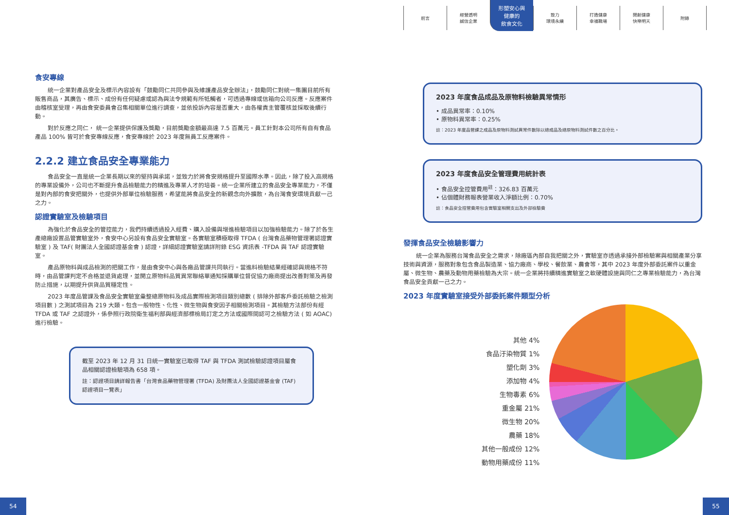前言 經營透明
誠信企業
形塑安心與
健康的
飲食文化
致力
環境永續
打造健康
幸福職場
開創健康
快樂明天
附錄
食安專線
統一企業對產品安全及標示內容設有「鼓勵同仁共同參與及維護產品安全辦法」，鼓勵同仁對統一集團目前所有販售商品，其廣告、標示、成份有任何疑慮或認為與法令規範有所牴觸者，可透過專線或信箱向公司反應。反應案件由稽核室受理，再由食安委員會召集相關單位進行調查，並依投訴內容是否重大，由各權責主管覆核並採取後續行動。
對於反應之同仁， 統一企業提供保護及獎勵，目前獎勵金額最高達 7.5 百萬元。員工針對本公司所有自有食品產品 100% 皆可於食安專線反應，食安專線於 2023 年度無員工反應案件。
2.2.2 建立食品安全專業能力
食品安全一直是統一企業長期以來的堅持與承諾，並致力於將食安規格提升至國際水準。因此，除了投入高規格的專業設備外，公司也不斷提升食品檢驗能力的精進及專業人才的培養。統一企業所建立的食品安全專業能力，不僅是對內部的食安把關外，也提供外部單位檢驗服務，希望能將食品安全的新觀念向外擴散，為台灣食安環境貢獻一己之力。
認證實驗室及檢驗項目
為強化於食品安全的管控能力，我們持續透過投入經費、購入設備與增進檢驗項目以加強檢驗能力。除了於各生產總廠設置品管實驗室外，食安中心另設有食品安全實驗室。各實驗室積極取得 TFDA ( 台灣食品藥物管理署認證實驗室 ) 及 TAF( 財團法人全國認證基金會 ) 認證，詳細認證實驗室請詳附錄 ESG 資訊表 -TFDA 與 TAF 認證實驗室。
產品原物料與成品檢測的把關工作，是由食安中心與各廠品管課共同執行。當進料檢驗結果經確認與規格不符時，由品管課判定不合格並退貨處理，並開立原物料品質異常聯絡單通知採購單位督促協力廠商提出改善對策及再發防止措施，以期提升供貨品質穩定性。
2023 年度品管課及食品安全實驗室彙整總原物料及成品實際檢測項目類別總數 ( 排除外部客戶委託檢驗之檢測項目數 ) 之測試項目為 219 大類。包含一般物性、化性、微生物與食安因子相關檢測項目。其檢驗方法部份有經 TFDA 或 TAF 之認證外，係參照行政院衛生福利部與經濟部標檢局訂定之方法或國際間認可之檢驗方法 ( 如 AOAC) 進行檢驗。
截至 2023 年 12 月 31 日統一實驗室已取得 TAF 與 TFDA 測試檢驗認證項目屬食品相關認證檢驗項為 658 項。
註：認證項目請詳報告書「台灣食品藥物管理署 (TFDA) 及財團法人全國認證基金會 (TAF) 認證項目一覽表」
2023 年度食品成品及原物料檢驗異常情形
• 成品異常率：0.10%
• 原物料異常率：0.25%
註：2023 年度品管課之成品及原物料測試異常件數除以總成品及總原物料測試件數之百分比。
2023 年度食品安全管理費用統計表
• 食品安全控管費用<sup>註</sup>：326.83 百萬元
• 佔個體財務報表營業收入淨額比例：0.70%
註：食品安全控管費用包含實驗室相關支出及外部檢驗費
發揮食品安全檢驗影響力
統一企業為服務台灣食品安全之需求，除廠區內部自我把關之外，實驗室亦透過承接外部檢驗案與相關產業分享技術與資源，服務對象包含食品製造業、協力廠商、學校、餐飲業、農會等，其中 2023 年度外部委託案件以重金屬、微生物、農藥及動物用藥檢驗為大宗。統一企業將持續精進實驗室之軟硬體設施與同仁之專業檢驗能力，為台灣食品安全貢獻一己之力。
2023 年度實驗室接受外部委託案件類型分析
其他 4%
食品汙染物質 1%
塑化劑 3%
添加物 4%
生物毒素 6%
重金屬 21%
微生物 20%
農藥 18%
其他一般成份 12%
動物用藥成份 11%
54 55